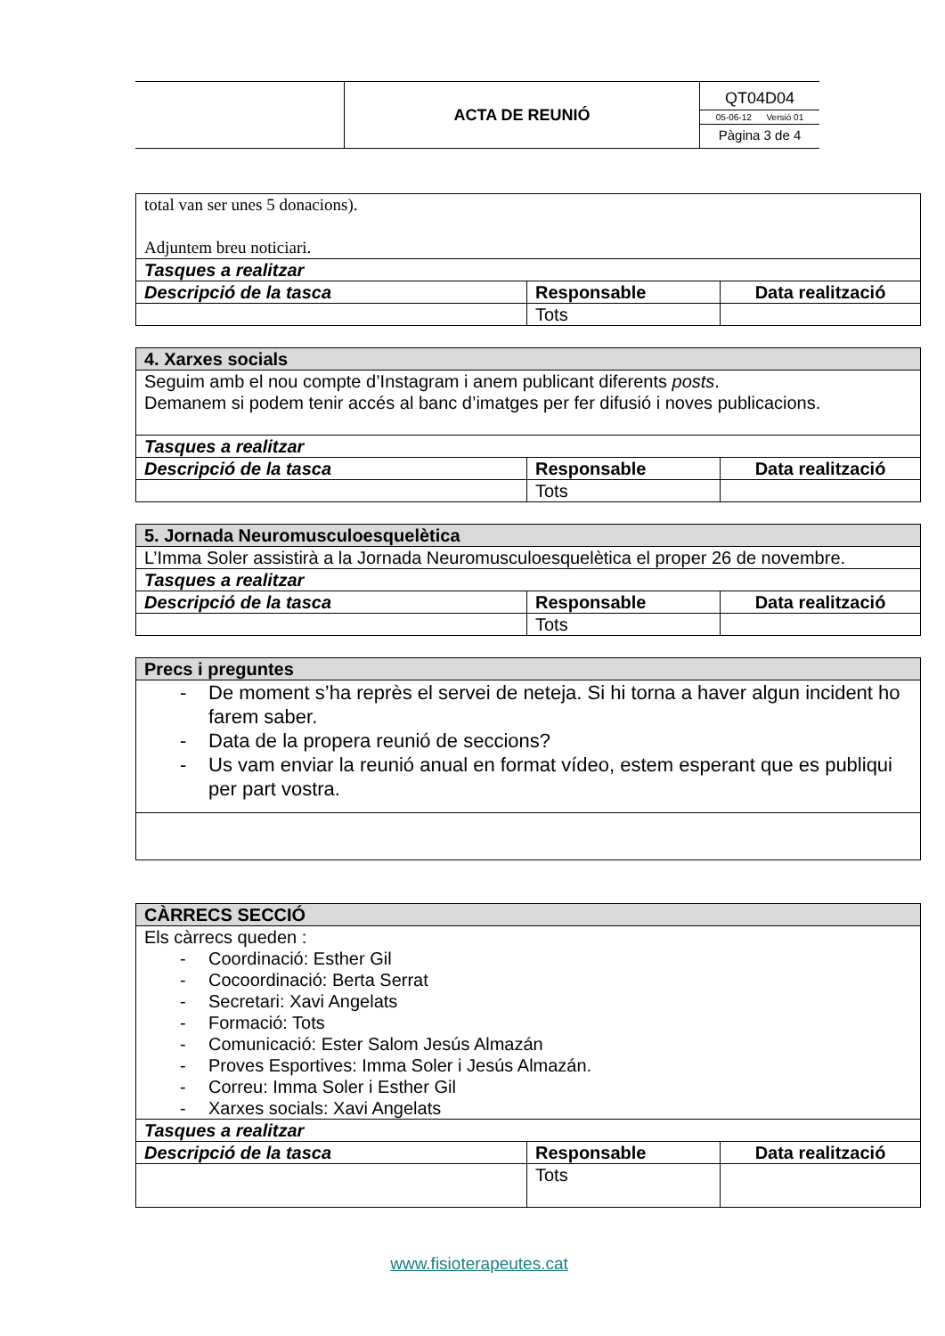| | ACTA DE REUNIÓ | QT04D04 05-06-12 Versió 01 Pàgina 3 de 4 |
| total van ser unes 5 donacions). Adjuntem breu noticiari. | | |
| Tasques a realitzar | | |
| Descripció de la tasca | Responsable | Data realització |
| | Tots | |
| 4. Xarxes socials | | |
| Seguim amb el nou compte d’Instagram i anem publicant diferents posts . Demanem si podem tenir accés al banc d’imatges per fer difusió i noves publicacions. | | |
| Tasques a realitzar | | |
| Descripció de la tasca | Responsable | Data realització |
| | Tots | |
| 5. Jornada Neuromusculoesquelètica | | |
| L’Imma Soler assistirà a la Jornada Neuromusculoesquelètica el proper 26 de novembre. | | |
| Tasques a realitzar | | |
| Descripció de la tasca | Responsable | Data realització |
| | Tots | |
| Precs i preguntes |
| - De moment s’ha reprès el servei de neteja. Si hi torna a haver algun incident ho farem saber. - Data de la propera reunió de seccions? - Us vam enviar la reunió anual en format vídeo, estem esperant que es publiqui per part vostra. |
| CÀRRECS SECCIÓ | | |
| Els càrrecs queden : - Coordinació: Esther Gil - Cocoordinació: Berta Serrat - Secretari: Xavi Angelats - Formació: Tots - Comunicació: Ester Salom Jesús Almazán - Proves Esportives: Imma Soler i Jesús Almazán. - Correu: Imma Soler i Esther Gil - Xarxes socials: Xavi Angelats | | |
| Tasques a realitzar | | |
| Descripció de la tasca | Responsable | Data realització |
| | Tots | |
www.fisioterapeutes.cat